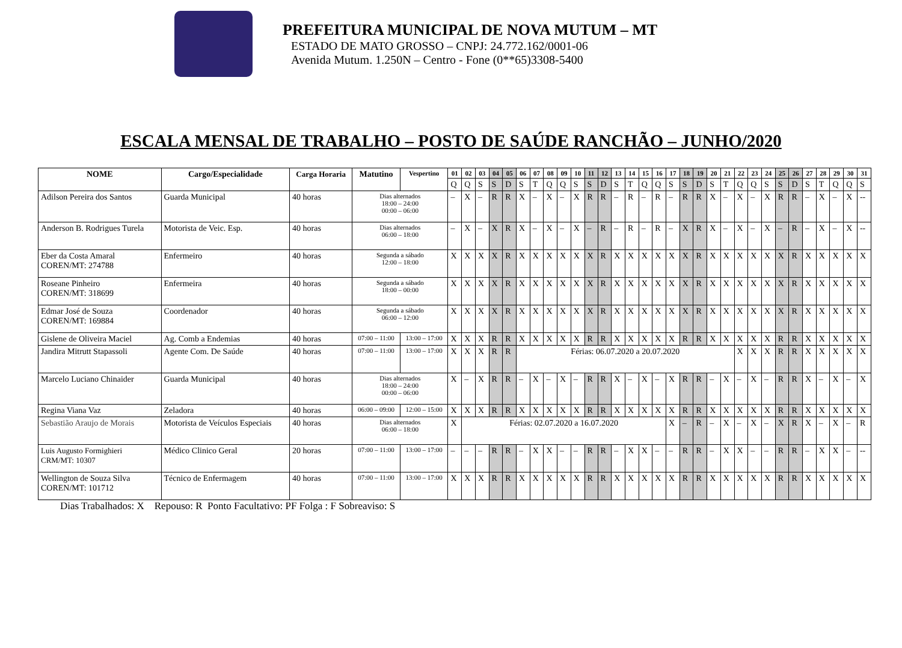PREFEITURA MUNICIPAL DE NOVA MUTUM – MT
ESTADO DE MATO GROSSO – CNPJ: 24.772.162/0001-06
Avenida Mutum. 1.250N – Centro - Fone (0**65)3308-5400
ESCALA MENSAL DE TRABALHO – POSTO DE SAÚDE RANCHÃO – JUNHO/2020
| NOME | Cargo/Especialidade | Carga Horaria | Matutino | Vespertino | 01 | 02 | 03 | 04 | 05 | 06 | 07 | 08 | 09 | 10 | 11 | 12 | 13 | 14 | 15 | 16 | 17 | 18 | 19 | 20 | 21 | 22 | 23 | 24 | 25 | 26 | 27 | 28 | 29 | 30 | 31 |
| --- | --- | --- | --- | --- | --- | --- | --- | --- | --- | --- | --- | --- | --- | --- | --- | --- | --- | --- | --- | --- | --- | --- | --- | --- | --- | --- | --- | --- | --- | --- | --- | --- | --- | --- | --- |
| | | | | | Q | Q | S | S | D | S | T | Q | Q | S | S | D | S | T | Q | Q | S | S | D | S | T | Q | Q | S | S | D | S | T | Q | Q | S |
| Adilson Pereira dos Santos | Guarda Municipal | 40 horas | Dias alternados 18:00 – 24:00 00:00 – 06:00 | | – | X | – | R | R | X | – | X | – | X | R | R | – | R | – | R | – | R | R | X | – | X | – | X | R | R | – | X | – | X | -- |
| Anderson B. Rodrigues Turela | Motorista de Veic. Esp. | 40 horas | Dias alternados 06:00 – 18:00 | | – | X | – | X | R | X | – | X | – | X | – | R | – | R | – | R | – | X | R | X | – | X | – | X | – | R | – | X | – | X | -- |
| Eber da Costa Amaral COREN/MT: 274788 | Enfermeiro | 40 horas | Segunda a sábado 12:00 – 18:00 | | X | X | X | X | R | X | X | X | X | X | X | R | X | X | X | X | X | X | R | X | X | X | X | X | X | R | X | X | X | X | X |
| Roseane Pinheiro COREN/MT: 318699 | Enfermeira | 40 horas | Segunda a sábado 18:00 – 00:00 | | X | X | X | X | R | X | X | X | X | X | X | R | X | X | X | X | X | X | R | X | X | X | X | X | X | R | X | X | X | X | X |
| Edmar José de Souza COREN/MT: 169884 | Coordenador | 40 horas | Segunda a sábado 06:00 – 12:00 | | X | X | X | X | R | X | X | X | X | X | X | R | X | X | X | X | X | X | R | X | X | X | X | X | X | R | X | X | X | X | X |
| Gislene de Oliveira Maciel | Ag. Comb a Endemias | 40 horas | 07:00 – 11:00 | 13:00 – 17:00 | X | X | X | R | R | X | X | X | X | X | R | R | X | X | X | X | X | R | R | X | X | X | X | X | R | R | X | X | X | X | X |
| Jandira Mitrutt Stapassoli | Agente Com. De Saúde | 40 horas | 07:00 – 11:00 | 13:00 – 17:00 | X | X | X | R | R | Férias: 06.07.2020 a 20.07.2020 | | | | | | | | | | | | | | | | X | X | X | R | R | X | X | X | X | X |
| Marcelo Luciano Chinaider | Guarda Municipal | 40 horas | Dias alternados 18:00 – 24:00 00:00 – 06:00 | | X | – | X | R | R | – | X | – | X | – | R | R | X | – | X | – | X | R | R | – | X | – | X | – | R | R | X | – | X | – | X |
| Regina Viana Vaz | Zeladora | 40 horas | 06:00 – 09:00 | 12:00 – 15:00 | X | X | X | R | R | X | X | X | X | X | R | R | X | X | X | X | X | R | R | X | X | X | X | X | R | R | X | X | X | X | X |
| Sebastião Araujo de Morais | Motorista de Veículos Especiais | 40 horas | Dias alternados 06:00 – 18:00 | | X | Férias: 02.07.2020 a 16.07.2020 | | | | | | | | | | | | | | | X | – | R | – | X | – | X | – | X | R | X | – | X | – | R |
| Luis Augusto Formighieri CRM/MT: 10307 | Médico Clinico Geral | 20 horas | 07:00 – 11:00 | 13:00 – 17:00 | – | – | – | R | R | – | X | X | – | – | R | R | – | X | X | – | – | R | R | – | X | X | – | – | R | R | – | X | X | – | -- |
| Wellington de Souza Silva COREN/MT: 101712 | Técnico de Enfermagem | 40 horas | 07:00 – 11:00 | 13:00 – 17:00 | X | X | X | R | R | X | X | X | X | X | R | R | X | X | X | X | X | R | R | X | X | X | X | X | R | R | X | X | X | X | X |
Dias Trabalhados: X Repouso: R Ponto Facultativo: PF Folga : F Sobreaviso: S